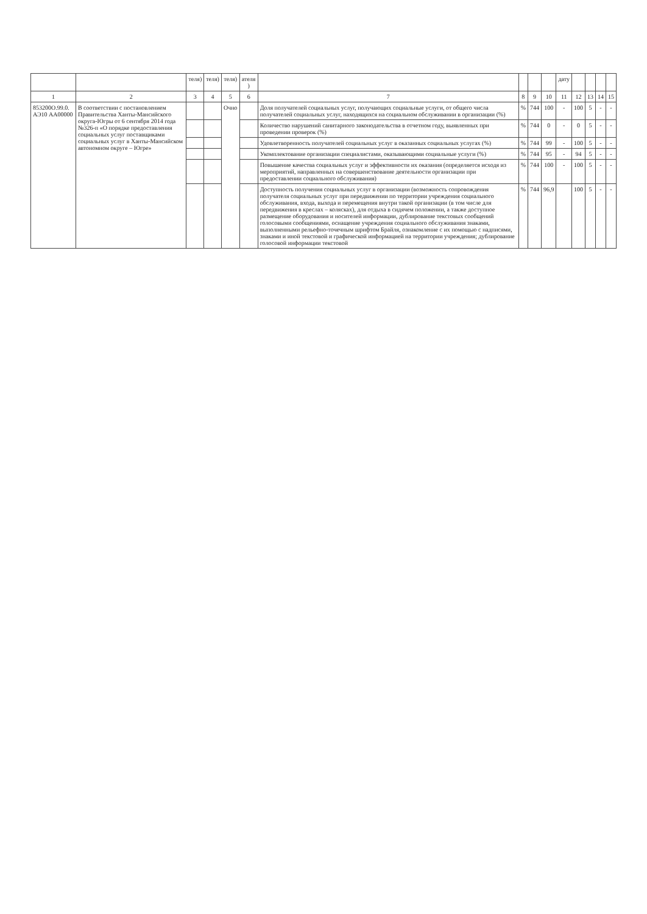| | | теля) | теля) | теля) | ателя ) | | | | | дату | | | | |
| --- | --- | --- | --- | --- | --- | --- | --- | --- | --- | --- | --- | --- | --- | --- |
| 1 | 2 | 3 | 4 | 5 | 6 | 7 | 8 | 9 | 10 | 11 | 12 | 13 | 14 | 15 |
| 853200О.99.0. АЭ10 АА00000 | В соответствии с постановлением Правительства Ханты-Мансийского округа-Югры от 6 сентября 2014 года №326-п «О порядке предоставления социальных услуг поставщиками социальных услуг в Ханты-Мансийском автономном округе – Югре» | | | Очно | | Доля получателей социальных услуг, получающих социальные услуги, от общего числа получателей социальных услуг, находящихся на социальном обслуживании в организации (%) | % | 744 | 100 | - | 100 | 5 | - | - |
| | | | | | | Количество нарушений санитарного законодательства в отчетном году, выявленных при проведении проверок (%) | % | 744 | 0 | - | 0 | 5 | - | - |
| | | | | | | Удовлетворенность получателей социальных услуг в оказанных социальных услугах (%) | % | 744 | 99 | - | 100 | 5 | - | - |
| | | | | | | Укомплектование организации специалистами, оказывающими социальные услуги (%) | % | 744 | 95 | - | 94 | 5 | - | - |
| | | | | | | Повышение качества социальных услуг и эффективности их оказания (определяется исходя из мероприятий, направленных на совершенствование деятельности организации при предоставлении социального обслуживания) | % | 744 | 100 | - | 100 | 5 | - | - |
| | | | | | | Доступность получения социальных услуг в организации (возможность сопровождения получателя социальных услуг при передвижении по территории учреждения социального обслуживания, входа, выхода и перемещения внутри такой организации (в том числе для передвижения в креслах – колясках), для отдыха в сидячем положении, а также доступное размещение оборудования и носителей информации, дублирование текстовых сообщений голосовыми сообщениями, оснащение учреждения социального обслуживания знаками, выполненными рельефно-точечным шрифтом Брайля, ознакомление с их помощью с надписями, знаками и иной текстовой и графической информацией на территории учреждения; дублирование голосовой информации текстовой | % | 744 | 96,9 | | 100 | 5 | - | - |